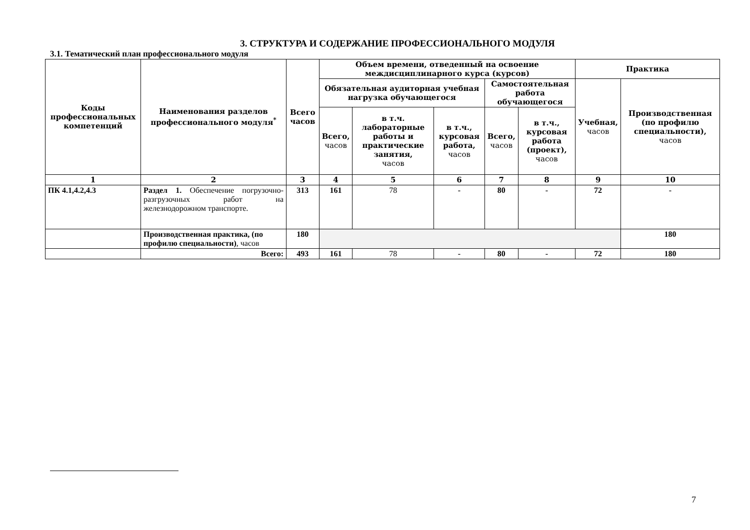3. СТРУКТУРА И СОДЕРЖАНИЕ ПРОФЕССИОНАЛЬНОГО МОДУЛЯ
3.1. Тематический план профессионального модуля
| Коды профессиональных компетенций | Наименования разделов профессионального модуля<sup>*</sup> | Всего часов | Объем времени, отведенный на освоение междисциплинарного курса (курсов) | | | | | Практика | |
| --- | --- | --- | --- | --- | --- | --- | --- | --- | --- |
| | | | Обязательная аудиторная учебная нагрузка обучающегося | | | Самостоятельная работа обучающегося | | Учебная, часов | Производственная (по профилю специальности), часов |
| | | | Всего, часов | в т.ч. лабораторные работы и практические занятия, часов | в т.ч., курсовая работа, часов | Всего, часов | в т.ч., курсовая работа (проект), часов | | |
| 1 | 2 | 3 | 4 | 5 | 6 | 7 | 8 | 9 | 10 |
| ПК 4.1,4.2,4.3 | Раздел 1. Обеспечение погрузочно-разгрузочных работ на железнодорожном транспорте. | 313 | 161 | 78 | - | 80 | - | 72 | - |
| | Производственная практика, (по профилю специальности) , часов | 180 | | | | | | | 180 |
| | Всего: | 493 | 161 | 78 | - | 80 | - | 72 | 180 |
7